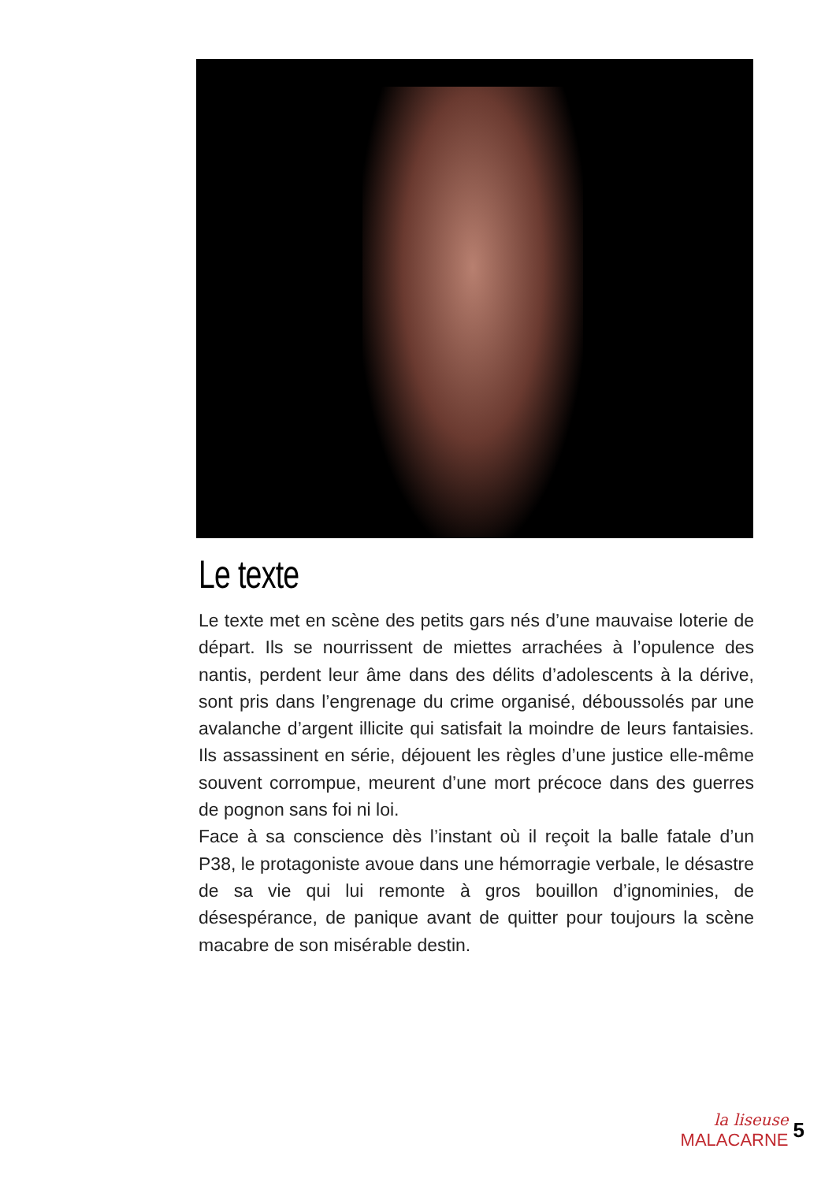Le texte
Le texte met en scène des petits gars nés d’une mauvaise loterie de départ. Ils se nourrissent de miettes arrachées à l’opulence des nantis, perdent leur âme dans des délits d’adolescents à la dérive, sont pris dans l’engrenage du crime organisé, déboussolés par une avalanche d’argent illicite qui satisfait la moindre de leurs fantaisies. Ils assassinent en série, déjouent les règles d’une justice elle-même souvent corrompue, meurent d’une mort précoce dans des guerres de pognon sans foi ni loi.
Face à sa conscience dès l’instant où il reçoit la balle fatale d’un P38, le protagoniste avoue dans une hémorragie verbale, le désastre de sa vie qui lui remonte à gros bouillon d’ignominies, de désespérance, de panique avant de quitter pour toujours la scène macabre de son misérable destin.
la liseuse
MALACARNE
5